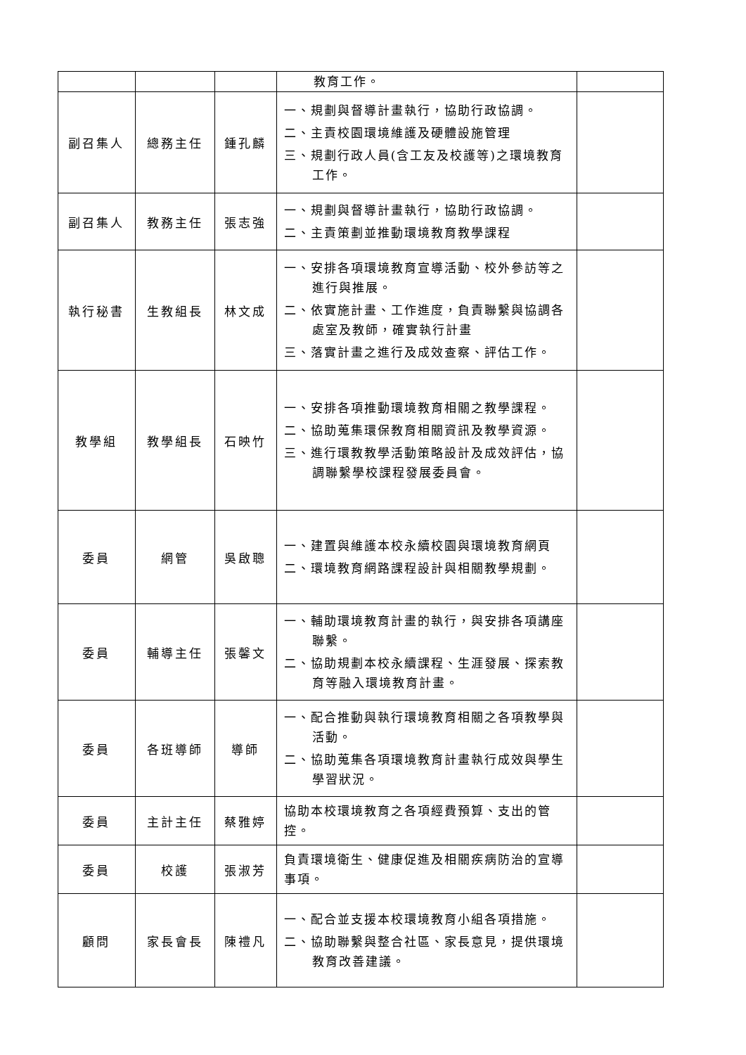| | | | 教育工作。 | |
| 副召集人 | 總務主任 | 鍾孔麟 | 一、規劃與督導計畫執行，協助行政協調。 二、主責校園環境維護及硬體設施管理 三、規劃行政人員(含工友及校護等)之環境教育工作。 | |
| 副召集人 | 教務主任 | 張志強 | 一、規劃與督導計畫執行，協助行政協調。 二、主責策劃並推動環境教育教學課程 | |
| 執行秘書 | 生教組長 | 林文成 | 一、安排各項環境教育宣導活動、校外參訪等之進行與推展。 二、依實施計畫、工作進度，負責聯繫與協調各處室及教師，確實執行計畫 三、落實計畫之進行及成效查察、評估工作。 | |
| 教學組 | 教學組長 | 石映竹 | 一、安排各項推動環境教育相關之教學課程。 二、協助蒐集環保教育相關資訊及教學資源。 三、進行環教教學活動策略設計及成效評估，協調聯繫學校課程發展委員會。 | |
| 委員 | 網管 | 吳啟聰 | 一、建置與維護本校永續校園與環境教育網頁 二、環境教育網路課程設計與相關教學規劃。 | |
| 委員 | 輔導主任 | 張馨文 | 一、輔助環境教育計畫的執行，與安排各項講座聯繫。 二、協助規劃本校永續課程、生涯發展、探索教育等融入環境教育計畫。 | |
| 委員 | 各班導師 | 導師 | 一、配合推動與執行環境教育相關之各項教學與活動。 二、協助蒐集各項環境教育計畫執行成效與學生學習狀況。 | |
| 委員 | 主計主任 | 蔡雅婷 | 協助本校環境教育之各項經費預算、支出的管控。 | |
| 委員 | 校護 | 張淑芳 | 負責環境衛生、健康促進及相關疾病防治的宣導事項。 | |
| 顧問 | 家長會長 | 陳禮凡 | 一、配合並支援本校環境教育小組各項措施。 二、協助聯繫與整合社區、家長意見，提供環境教育改善建議。 | |